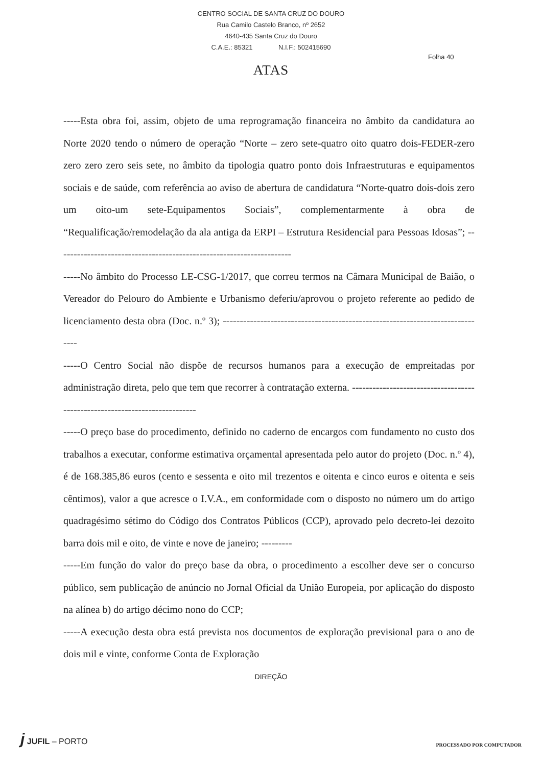CENTRO SOCIAL DE SANTA CRUZ DO DOURO
Rua Camilo Castelo Branco, nº 2652
4640-435 Santa Cruz do Douro
C.A.E.: 85321 N.I.F.: 502415690
Folha 40
ATAS
-----Esta obra foi, assim, objeto de uma reprogramação financeira no âmbito da candidatura ao Norte 2020 tendo o número de operação “Norte – zero sete-quatro oito quatro dois-FEDER-zero zero zero zero seis sete, no âmbito da tipologia quatro ponto dois Infraestruturas e equipamentos sociais e de saúde, com referência ao aviso de abertura de candidatura “Norte-quatro dois-dois zero um oito-um sete-Equipamentos Sociais”, complementarmente à obra de “Requalificação/remodelação da ala antiga da ERPI – Estrutura Residencial para Pessoas Idosas”; ---------------------------------------------------------------------
-----No âmbito do Processo LE-CSG-1/2017, que correu termos na Câmara Municipal de Baião, o Vereador do Pelouro do Ambiente e Urbanismo deferiu/aprovou o projeto referente ao pedido de licenciamento desta obra (Doc. n.º 3); ------------------------------------------------------------------------------
-----O Centro Social não dispõe de recursos humanos para a execução de empreitadas por administração direta, pelo que tem que recorrer à contratação externa. ---------------------------------------------------------------------------
-----O preço base do procedimento, definido no caderno de encargos com fundamento no custo dos trabalhos a executar, conforme estimativa orçamental apresentada pelo autor do projeto (Doc. n.º 4), é de 168.385,86 euros (cento e sessenta e oito mil trezentos e oitenta e cinco euros e oitenta e seis cêntimos), valor a que acresce o I.V.A., em conformidade com o disposto no número um do artigo quadragésimo sétimo do Código dos Contratos Públicos (CCP), aprovado pelo decreto-lei dezoito barra dois mil e oito, de vinte e nove de janeiro; ---------
-----Em função do valor do preço base da obra, o procedimento a escolher deve ser o concurso público, sem publicação de anúncio no Jornal Oficial da União Europeia, por aplicação do disposto na alínea b) do artigo décimo nono do CCP;
-----A execução desta obra está prevista nos documentos de exploração previsional para o ano de dois mil e vinte, conforme Conta de Exploração
DIREÇÃO
j JUFIL – PORTO
PROCESSADO POR COMPUTADOR